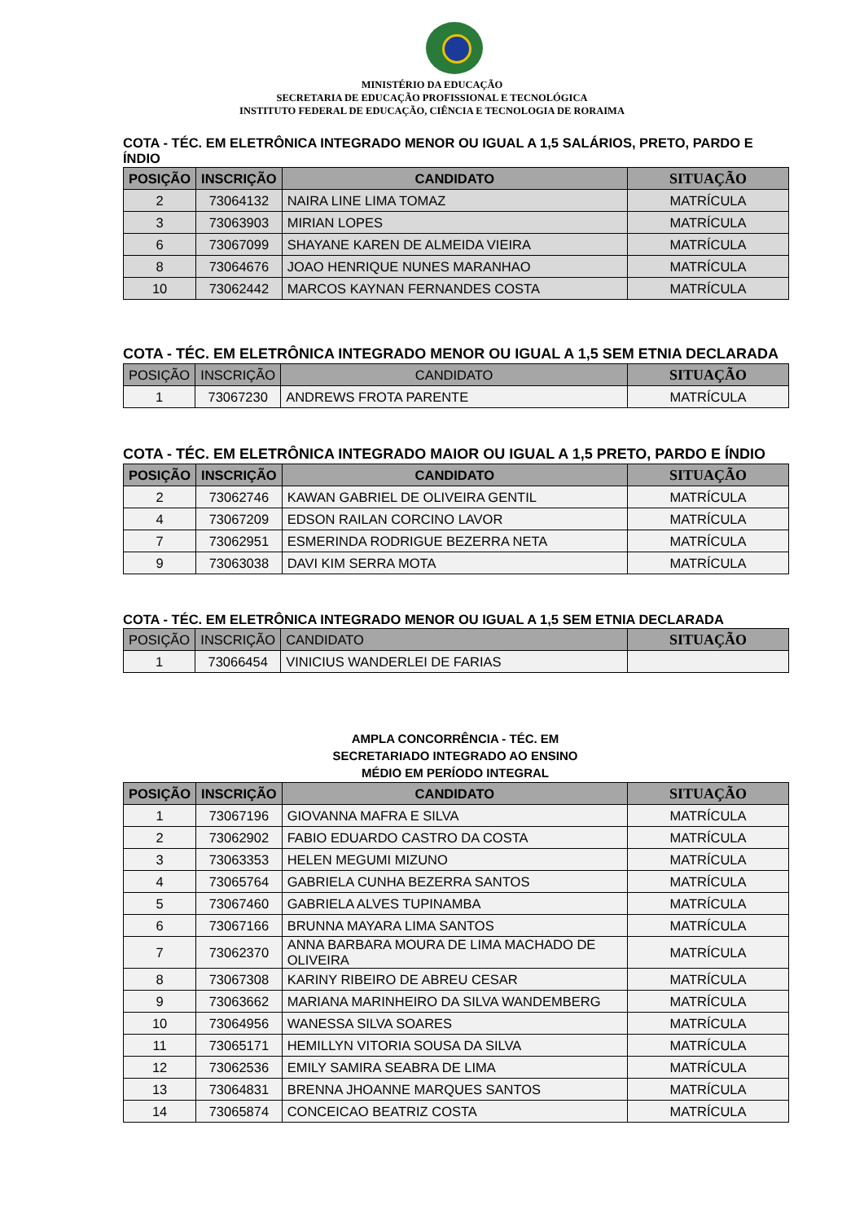MINISTÉRIO DA EDUCAÇÃO
SECRETARIA DE EDUCAÇÃO PROFISSIONAL E TECNOLÓGICA
INSTITUTO FEDERAL DE EDUCAÇÃO, CIÊNCIA E TECNOLOGIA DE RORAIMA
COTA - TÉC. EM ELETRÔNICA INTEGRADO MENOR OU IGUAL A 1,5 SALÁRIOS, PRETO, PARDO E ÍNDIO
| POSIÇÃO | INSCRIÇÃO | CANDIDATO | SITUAÇÃO |
| --- | --- | --- | --- |
| 2 | 73064132 | NAIRA LINE LIMA TOMAZ | MATRÍCULA |
| 3 | 73063903 | MIRIAN LOPES | MATRÍCULA |
| 6 | 73067099 | SHAYANE KAREN DE ALMEIDA VIEIRA | MATRÍCULA |
| 8 | 73064676 | JOAO HENRIQUE NUNES MARANHAO | MATRÍCULA |
| 10 | 73062442 | MARCOS KAYNAN FERNANDES COSTA | MATRÍCULA |
COTA - TÉC. EM ELETRÔNICA INTEGRADO MENOR OU IGUAL A 1,5 SEM ETNIA DECLARADA
| POSIÇÃO | INSCRIÇÃO | CANDIDATO | SITUAÇÃO |
| --- | --- | --- | --- |
| 1 | 73067230 | ANDREWS FROTA PARENTE | MATRÍCULA |
COTA - TÉC. EM ELETRÔNICA INTEGRADO MAIOR OU IGUAL A 1,5 PRETO, PARDO E ÍNDIO
| POSIÇÃO | INSCRIÇÃO | CANDIDATO | SITUAÇÃO |
| --- | --- | --- | --- |
| 2 | 73062746 | KAWAN GABRIEL DE OLIVEIRA GENTIL | MATRÍCULA |
| 4 | 73067209 | EDSON RAILAN CORCINO LAVOR | MATRÍCULA |
| 7 | 73062951 | ESMERINDA RODRIGUE BEZERRA NETA | MATRÍCULA |
| 9 | 73063038 | DAVI KIM SERRA MOTA | MATRÍCULA |
COTA - TÉC. EM ELETRÔNICA INTEGRADO MENOR OU IGUAL A 1,5 SEM ETNIA DECLARADA
| POSIÇÃO | INSCRIÇÃO | CANDIDATO | SITUAÇÃO |
| --- | --- | --- | --- |
| 1 | 73066454 | VINICIUS WANDERLEI DE FARIAS | |
AMPLA CONCORRÊNCIA - TÉC. EM
SECRETARIADO INTEGRADO AO ENSINO
MÉDIO EM PERÍODO INTEGRAL
| POSIÇÃO | INSCRIÇÃO | CANDIDATO | SITUAÇÃO |
| --- | --- | --- | --- |
| 1 | 73067196 | GIOVANNA MAFRA E SILVA | MATRÍCULA |
| 2 | 73062902 | FABIO EDUARDO CASTRO DA COSTA | MATRÍCULA |
| 3 | 73063353 | HELEN MEGUMI MIZUNO | MATRÍCULA |
| 4 | 73065764 | GABRIELA CUNHA BEZERRA SANTOS | MATRÍCULA |
| 5 | 73067460 | GABRIELA ALVES TUPINAMBA | MATRÍCULA |
| 6 | 73067166 | BRUNNA MAYARA LIMA SANTOS | MATRÍCULA |
| 7 | 73062370 | ANNA BARBARA MOURA DE LIMA MACHADO DE OLIVEIRA | MATRÍCULA |
| 8 | 73067308 | KARINY RIBEIRO DE ABREU CESAR | MATRÍCULA |
| 9 | 73063662 | MARIANA MARINHEIRO DA SILVA WANDEMBERG | MATRÍCULA |
| 10 | 73064956 | WANESSA SILVA SOARES | MATRÍCULA |
| 11 | 73065171 | HEMILLYN VITORIA SOUSA DA SILVA | MATRÍCULA |
| 12 | 73062536 | EMILY SAMIRA SEABRA DE LIMA | MATRÍCULA |
| 13 | 73064831 | BRENNA JHOANNE MARQUES SANTOS | MATRÍCULA |
| 14 | 73065874 | CONCEICAO BEATRIZ COSTA | MATRÍCULA |